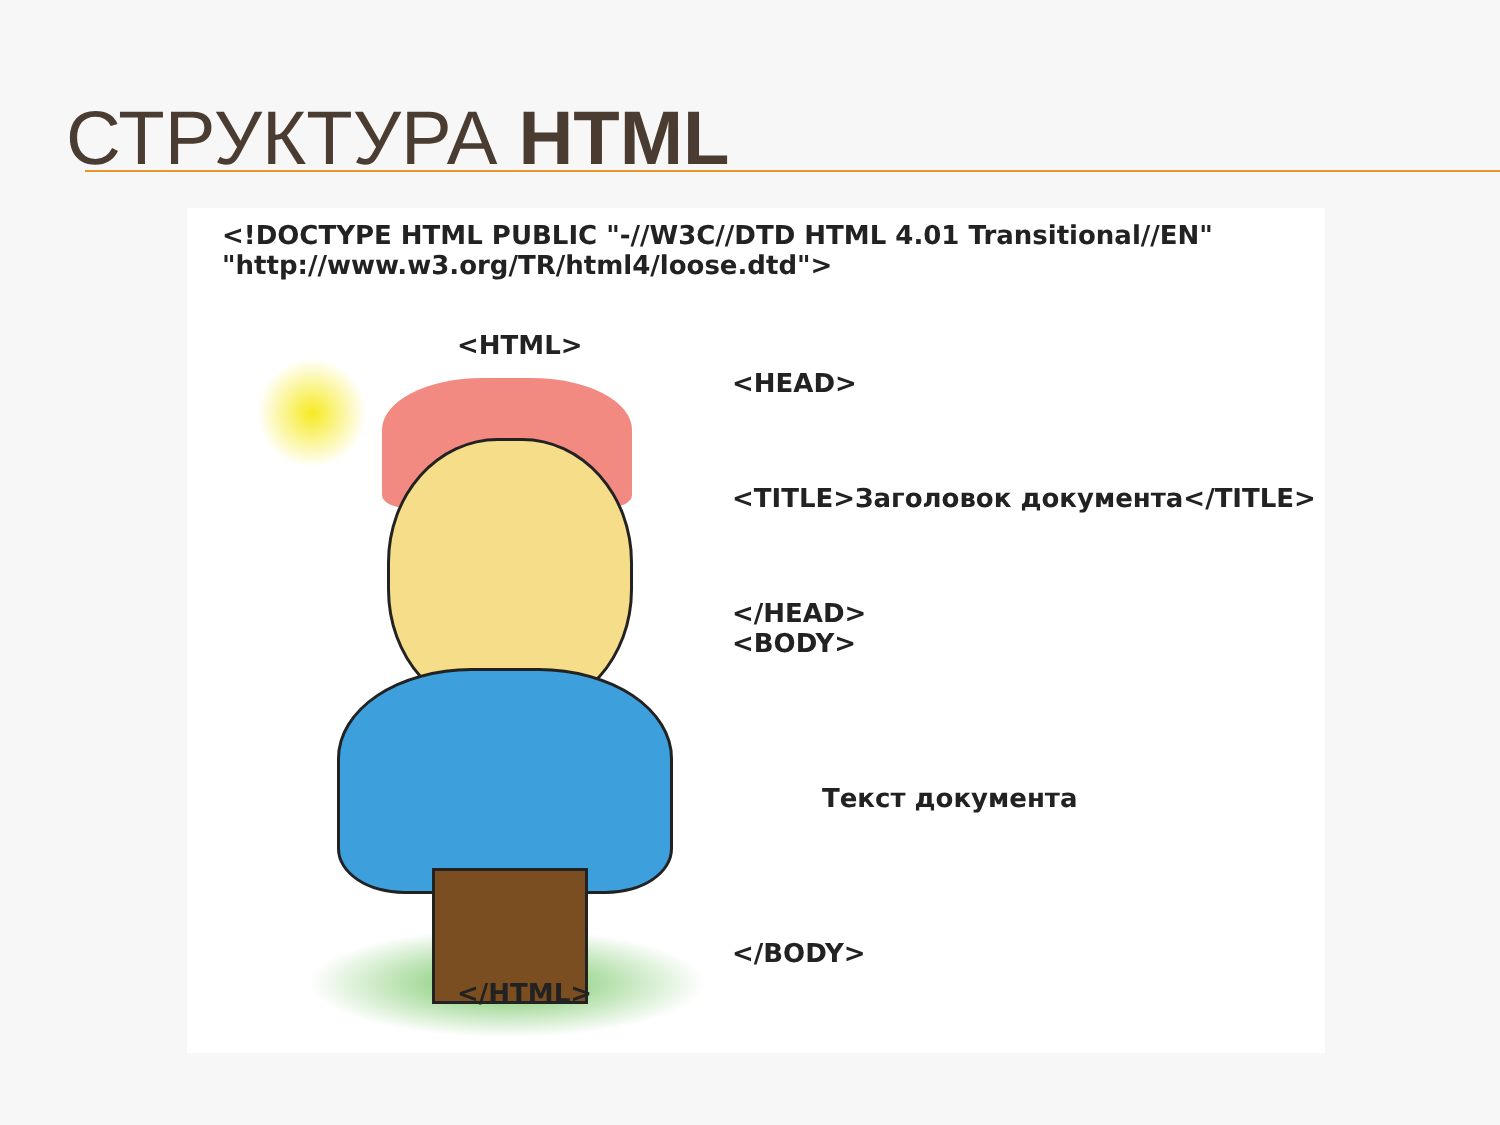СТРУКТУРА HTML
<!DOCTYPE HTML PUBLIC "-//W3C//DTD HTML 4.01 Transitional//EN"
"http://www.w3.org/TR/html4/loose.dtd">
<HTML>
<HEAD>
<TITLE>Заголовок документа</TITLE>
</HEAD>
<BODY>
Текст документа
</BODY>
</HTML>